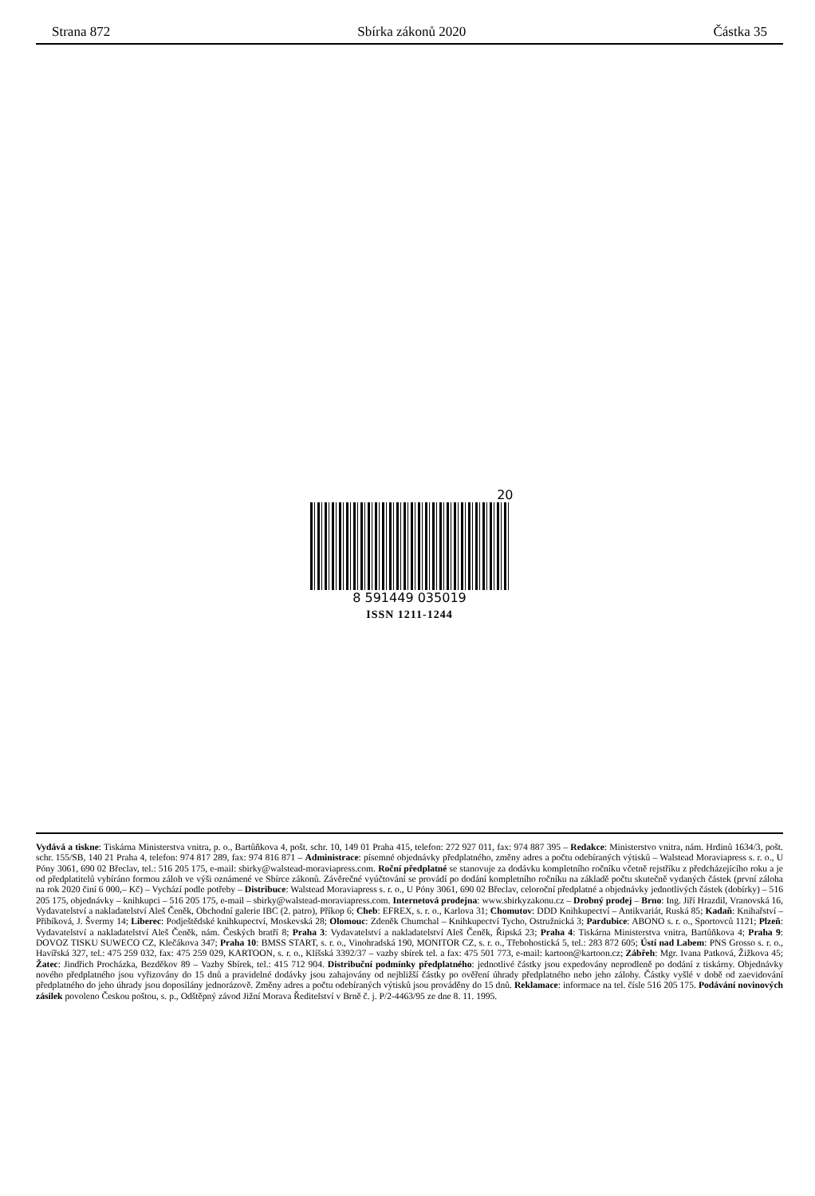Strana 872 Sbírka zákonů 2020 Částka 35
20
8 591449 035019
ISSN 1211-1244
Vydává a tiskne: Tiskárna Ministerstva vnitra, p. o., Bartůňkova 4, pošt. schr. 10, 149 01 Praha 415, telefon: 272 927 011, fax: 974 887 395 – Redakce: Ministerstvo vnitra, nám. Hrdinů 1634/3, pošt. schr. 155/SB, 140 21 Praha 4, telefon: 974 817 289, fax: 974 816 871 – Administrace: písemné objednávky předplatného, změny adres a počtu odebíraných výtisků – Walstead Moraviapress s. r. o., U Póny 3061, 690 02 Břeclav, tel.: 516 205 175, e-mail: sbirky@walstead-moraviapress.com. Roční předplatné se stanovuje za dodávku kompletního ročníku včetně rejstříku z předcházejícího roku a je od předplatitelů vybíráno formou záloh ve výši oznámené ve Sbírce zákonů. Závěrečné vyúčtování se provádí po dodání kompletního ročníku na základě počtu skutečně vydaných částek (první záloha na rok 2020 činí 6 000,– Kč) – Vychází podle potřeby – Distribuce: Walstead Moraviapress s. r. o., U Póny 3061, 690 02 Břeclav, celoroční předplatné a objednávky jednotlivých částek (dobírky) – 516 205 175, objednávky – knihkupci – 516 205 175, e-mail – sbirky@walstead-moraviapress.com. Internetová prodejna: www.sbirkyzakonu.cz – Drobný prodej – Brno: Ing. Jiří Hrazdil, Vranovská 16, Vydavatelství a nakladatelství Aleš Čeněk, Obchodní galerie IBC (2. patro), Příkop 6; Cheb: EFREX, s. r. o., Karlova 31; Chomutov: DDD Knihkupectví – Antikvariát, Ruská 85; Kadaň: Knihařství – Přibíková, J. Švermy 14; Liberec: Podještědské knihkupectví, Moskevská 28; Olomouc: Zdeněk Chumchal – Knihkupectví Tycho, Ostružnická 3; Pardubice: ABONO s. r. o., Sportovců 1121; Plzeň: Vydavatelství a nakladatelství Aleš Čeněk, nám. Českých bratří 8; Praha 3: Vydavatelství a nakladatelství Aleš Čeněk, Řipská 23; Praha 4: Tiskárna Ministerstva vnitra, Bartůňkova 4; Praha 9: DOVOZ TISKU SUWECO CZ, Klečákova 347; Praha 10: BMSS START, s. r. o., Vinohradská 190, MONITOR CZ, s. r. o., Třebohostická 5, tel.: 283 872 605; Ústí nad Labem: PNS Grosso s. r. o., Havířská 327, tel.: 475 259 032, fax: 475 259 029, KARTOON, s. r. o., Klíšská 3392/37 – vazby sbírek tel. a fax: 475 501 773, e-mail: kartoon@kartoon.cz; Zábřeh: Mgr. Ivana Patková, Žižkova 45; Žatec: Jindřich Procházka, Bezděkov 89 – Vazby Sbírek, tel.: 415 712 904. Distribuční podmínky předplatného: jednotlivé částky jsou expedovány neprodleně po dodání z tiskárny. Objednávky nového předplatného jsou vyřizovány do 15 dnů a pravidelné dodávky jsou zahajovány od nejbližší částky po ověření úhrady předplatného nebo jeho zálohy. Částky vyšlé v době od zaevidování předplatného do jeho úhrady jsou doposílány jednorázově. Změny adres a počtu odebíraných výtisků jsou prováděny do 15 dnů. Reklamace: informace na tel. čísle 516 205 175. Podávání novinových zásilek povoleno Českou poštou, s. p., Odštěpný závod Jižní Morava Ředitelství v Brně č. j. P/2-4463/95 ze dne 8. 11. 1995.